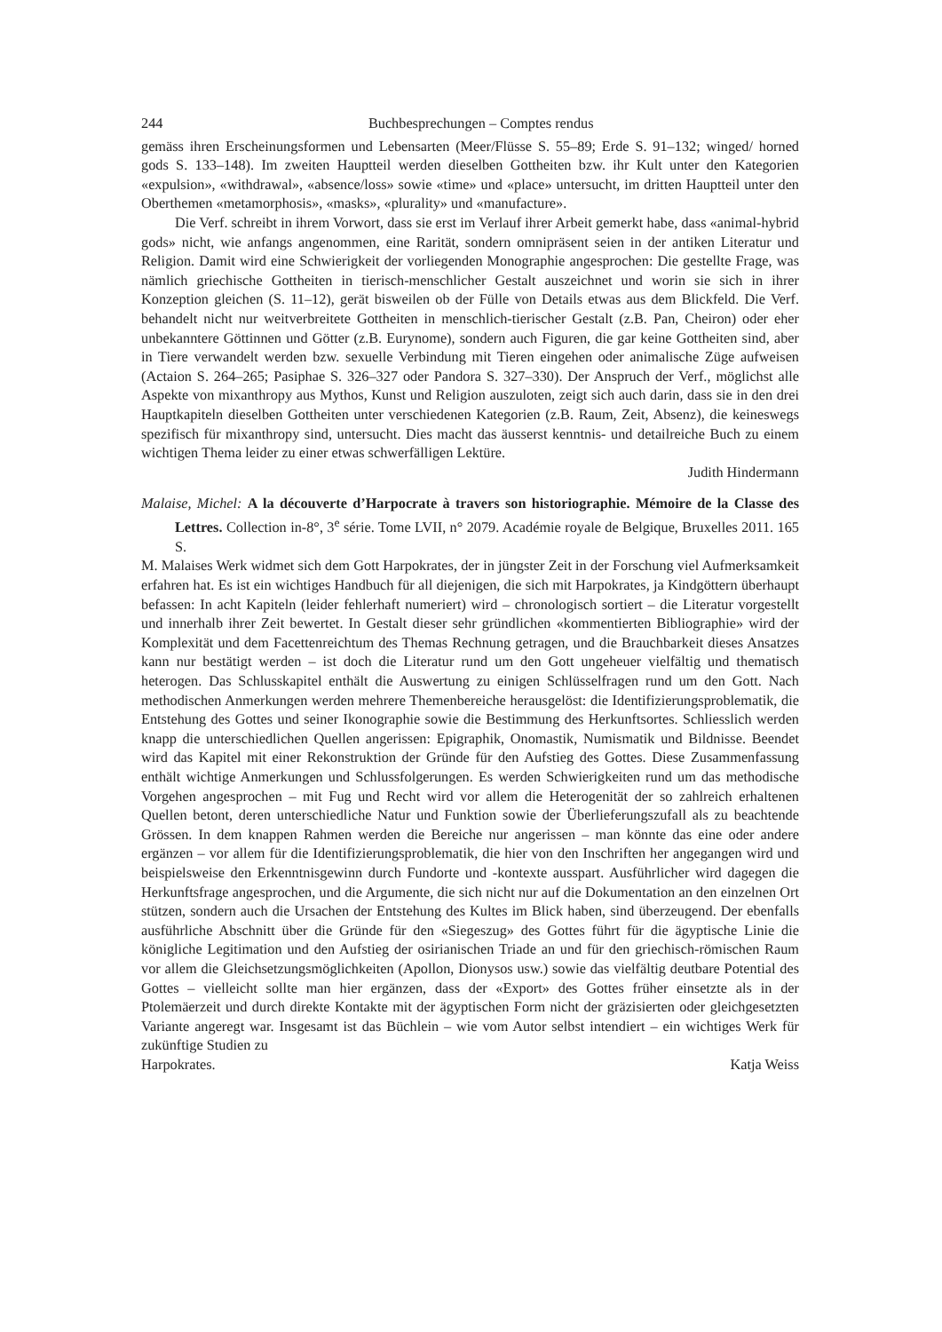244 Buchbesprechungen – Comptes rendus
gemäss ihren Erscheinungsformen und Lebensarten (Meer/Flüsse S. 55–89; Erde S. 91–132; winged/ horned gods S. 133–148). Im zweiten Hauptteil werden dieselben Gottheiten bzw. ihr Kult unter den Kategorien «expulsion», «withdrawal», «absence/loss» sowie «time» und «place» untersucht, im dritten Hauptteil unter den Oberthemen «metamorphosis», «masks», «plurality» und «manufacture».
Die Verf. schreibt in ihrem Vorwort, dass sie erst im Verlauf ihrer Arbeit gemerkt habe, dass «animal-hybrid gods» nicht, wie anfangs angenommen, eine Rarität, sondern omnipräsent seien in der antiken Literatur und Religion. Damit wird eine Schwierigkeit der vorliegenden Monographie angesprochen: Die gestellte Frage, was nämlich griechische Gottheiten in tierisch-menschlicher Gestalt auszeichnet und worin sie sich in ihrer Konzeption gleichen (S. 11–12), gerät bisweilen ob der Fülle von Details etwas aus dem Blickfeld. Die Verf. behandelt nicht nur weitverbreitete Gottheiten in menschlich-tierischer Gestalt (z.B. Pan, Cheiron) oder eher unbekanntere Göttinnen und Götter (z.B. Eurynome), sondern auch Figuren, die gar keine Gottheiten sind, aber in Tiere verwandelt werden bzw. sexuelle Verbindung mit Tieren eingehen oder animalische Züge aufweisen (Actaion S. 264–265; Pasiphae S. 326–327 oder Pandora S. 327–330). Der Anspruch der Verf., möglichst alle Aspekte von mixanthropy aus Mythos, Kunst und Religion auszuloten, zeigt sich auch darin, dass sie in den drei Hauptkapiteln dieselben Gottheiten unter verschiedenen Kategorien (z.B. Raum, Zeit, Absenz), die keineswegs spezifisch für mixanthropy sind, untersucht. Dies macht das äusserst kenntnis- und detailreiche Buch zu einem wichtigen Thema leider zu einer etwas schwerfälligen Lektüre.
Judith Hindermann
Malaise, Michel: A la découverte d’Harpocrate à travers son historiographie. Mémoire de la Classe des Lettres. Collection in-8°, 3<sup>e</sup> série. Tome LVII, n° 2079. Académie royale de Belgique, Bruxelles 2011. 165 S.
M. Malaises Werk widmet sich dem Gott Harpokrates, der in jüngster Zeit in der Forschung viel Aufmerksamkeit erfahren hat. Es ist ein wichtiges Handbuch für all diejenigen, die sich mit Harpokrates, ja Kindgöttern überhaupt befassen: In acht Kapiteln (leider fehlerhaft numeriert) wird – chronologisch sortiert – die Literatur vorgestellt und innerhalb ihrer Zeit bewertet. In Gestalt dieser sehr gründlichen «kommentierten Bibliographie» wird der Komplexität und dem Facettenreichtum des Themas Rechnung getragen, und die Brauchbarkeit dieses Ansatzes kann nur bestätigt werden – ist doch die Literatur rund um den Gott ungeheuer vielfältig und thematisch heterogen. Das Schlusskapitel enthält die Auswertung zu einigen Schlüsselfragen rund um den Gott. Nach methodischen Anmerkungen werden mehrere Themenbereiche herausgelöst: die Identifizierungsproblematik, die Entstehung des Gottes und seiner Ikonographie sowie die Bestimmung des Herkunftsortes. Schliesslich werden knapp die unterschiedlichen Quellen angerissen: Epigraphik, Onomastik, Numismatik und Bildnisse. Beendet wird das Kapitel mit einer Rekonstruktion der Gründe für den Aufstieg des Gottes. Diese Zusammenfassung enthält wichtige Anmerkungen und Schlussfolgerungen. Es werden Schwierigkeiten rund um das methodische Vorgehen angesprochen – mit Fug und Recht wird vor allem die Heterogenität der so zahlreich erhaltenen Quellen betont, deren unterschiedliche Natur und Funktion sowie der Überlieferungszufall als zu beachtende Grössen. In dem knappen Rahmen werden die Bereiche nur angerissen – man könnte das eine oder andere ergänzen – vor allem für die Identifizierungsproblematik, die hier von den Inschriften her angegangen wird und beispielsweise den Erkenntnisgewinn durch Fundorte und -kontexte ausspart. Ausführlicher wird dagegen die Herkunftsfrage angesprochen, und die Argumente, die sich nicht nur auf die Dokumentation an den einzelnen Ort stützen, sondern auch die Ursachen der Entstehung des Kultes im Blick haben, sind überzeugend. Der ebenfalls ausführliche Abschnitt über die Gründe für den «Siegeszug» des Gottes führt für die ägyptische Linie die königliche Legitimation und den Aufstieg der osirianischen Triade an und für den griechisch-römischen Raum vor allem die Gleichsetzungsmöglichkeiten (Apollon, Dionysos usw.) sowie das vielfältig deutbare Potential des Gottes – vielleicht sollte man hier ergänzen, dass der «Export» des Gottes früher einsetzte als in der Ptolemäerzeit und durch direkte Kontakte mit der ägyptischen Form nicht der gräzisierten oder gleichgesetzten Variante angeregt war. Insgesamt ist das Büchlein – wie vom Autor selbst intendiert – ein wichtiges Werk für zukünftige Studien zu
Harpokrates. Katja Weiss